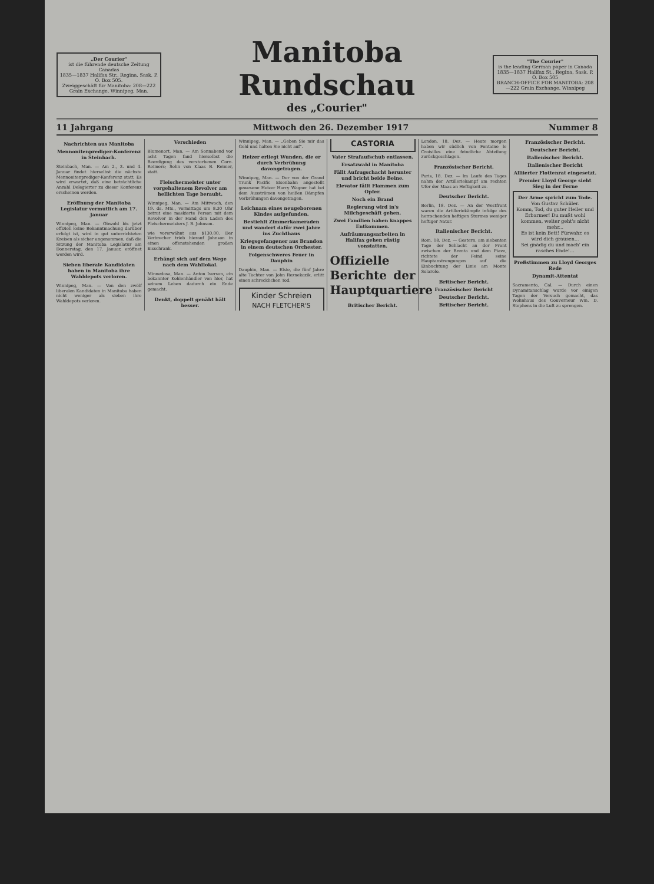„Der Courier"
ist die führende deutsche Zeitung Canadas
1835—1837 Halifax Str., Regina, Sask. P. O. Box 505.
Zweiggeschäft für Manitoba: 208—222 Grain Exchange, Winnipeg, Man.
Manitoba Rundschau
des „Courier"
"The Courier"
is the leading German paper in Canada
1835—1837 Halifax St., Regina, Sask. P. O. Box 505
BRANCH-OFFICE FOR MANITOBA: 208—222 Grain Exchange, Winnipeg
11 Jahrgang Mittwoch den 26. Dezember 1917 Nummer 8
Nachrichten aus Manitoba
Mennonitenprediger-Konferenz in Steinbach.
Steinbach, Man. — Am 2., 3. und 4. Januar findet hierselbst die nächste Mennonitenprediger-Konferenz statt. Es wird erwartet, daß eine beträchtliche Anzahl Delegierter zu dieser Konferenz erscheinen werden.
Eröffnung der Manitoba Legislatur vermutlich am 17. Januar
Winnipeg, Man. — Obwohl bis jetzt offiziell keine Bekanntmachung darüber erfolgt ist, wird in gut unterrichteten Kreisen als sicher angenommen, daß die Sitzung der Manitoba Legislatur am Donnerstag, den 17. Januar, eröffnet werden wird.
Sieben liberale Kandidaten haben in Manitoba ihre Wahldepots verloren.
Winnipeg, Man. — Von den zwölf liberalen Kandidaten in Manitoba haben nicht weniger als sieben ihre Wahldepots verloren.
Verschieden
Blumenort, Man. — Am Sonnabend vor acht Tagen fand hierselbst die Beerdigung des verstorbenen Corn. Reimers; Sohn von Klaas B. Reimer, statt.
Fleischermeister unter vorgehaltenem Revolver am hellichten Tage beraubt.
Winnipeg, Man. — Am Mittwoch, den 19. ds. Mts., vormittags um 8.30 Uhr betrat eine maskierte Person mit dem Revolver in der Hand den Laden des Fleischermeisters J. B. Johnson.
wie vorerwähnt aus $130.00. Der Verbrecher trieb hierauf Johnson in einen offenstehenden großen Eisschrank.
Erhängt sich auf dem Wege nach dem Wahllokal.
Minnedosa, Man. — Anton Iverson, ein bekannter Kohlenhändler von hier, hat seinem Leben dadurch ein Ende gemacht.
Denkt, doppelt genäht hält besser.
Winnipeg, Man. — „Geben Sie mir das Geld und halten Sie nicht auf".
Heizer erliegt Wunden, die er durch Verbrühung davongetragen.
Winnipeg, Man. — Der von der Grand Trunk Pacific Eisenbahn angestellt gewesene Heizer Harry Wagner hat bei dem Ausströmen von heißen Dämpfen Verbrühungen davongetragen.
Leichnam eines neugeborenen Kindes aufgefunden.
Bestiehlt Zimmerkameraden und wandert dafür zwei Jahre ins Zuchthaus
Kriegsgefangener aus Brandon in einem deutschen Orchester.
Folgenschweres Feuer in Dauphin
Dauphin, Man. — Elsie, die fünf Jahre alte Tochter von John Reznekazik, erlitt einen schrecklichen Tod.
Kinder Schreien
NACH FLETCHER'S
CASTORIA
Vater Strafaufschub entlassen.
Ersatzwahl in Manitoba
Fällt Aufzugschacht herunter und bricht beide Beine.
Elevator fällt Flammen zum Opfer.
Noch ein Brand
Regierung wird in's Milchgeschäft gehen.
Zwei Familien haben knappes Entkommen.
Aufräumungsarbeiten in Halifax gehen rüstig vonstatten.
Offizielle Berichte der Hauptquartiere
Britischer Bericht.
London, 18. Dez. — Heute morgen haben wir südlich von Fontaine le Croisilles eine feindliche Abteilung zurückgeschlagen.
Französischer Bericht.
Paris, 18. Dez. — Im Laufe des Tages nahm der Artilleriekampf am rechten Ufer der Maas an Heftigkeit zu.
Deutscher Bericht.
Berlin, 18. Dez. — An der Westfront waren die Artilleriekämpfe infolge des herrschenden heftigen Sturmes weniger heftiger Natur.
Italienischer Bericht.
Rom, 18. Dez. — Gestern, am siebenten Tage der Schlacht an der Front zwischen der Brenta und dem Piave, richtete der Feind seine Hauptanstrengungen auf die Einbuchtung der Linie am Monte Solarolo.
Britischer Bericht.
Französischer Bericht
Deutscher Bericht.
Britischer Bericht.
Französischer Bericht.
Deutscher Bericht.
Italienischer Bericht.
Italienischer Bericht
Alliierter Flottenrat eingesetzt.
Premier Lloyd George sieht Sieg in der Ferne
Der Arme spricht zum Tode.
Von Gustav Schüler.
Komm, Tod, du guter Heiler und Erbarmer! Du mußt wohl kommen, weiter geht's nicht mehr...
Es ist kein Bett! Fürwahr, es wird dich grausen...
Sei gnädig du und mach' ein rasches Ende!...
Preßstimmen zu Lloyd Georges Rede
Dynamit-Attentat
Sacramento, Cal. — Durch einen Dynamitanschlag wurde vor einigen Tagen der Versuch gemacht, das Wohnhaus des Gouverneur Wm. D. Stephens in die Luft zu sprengen.